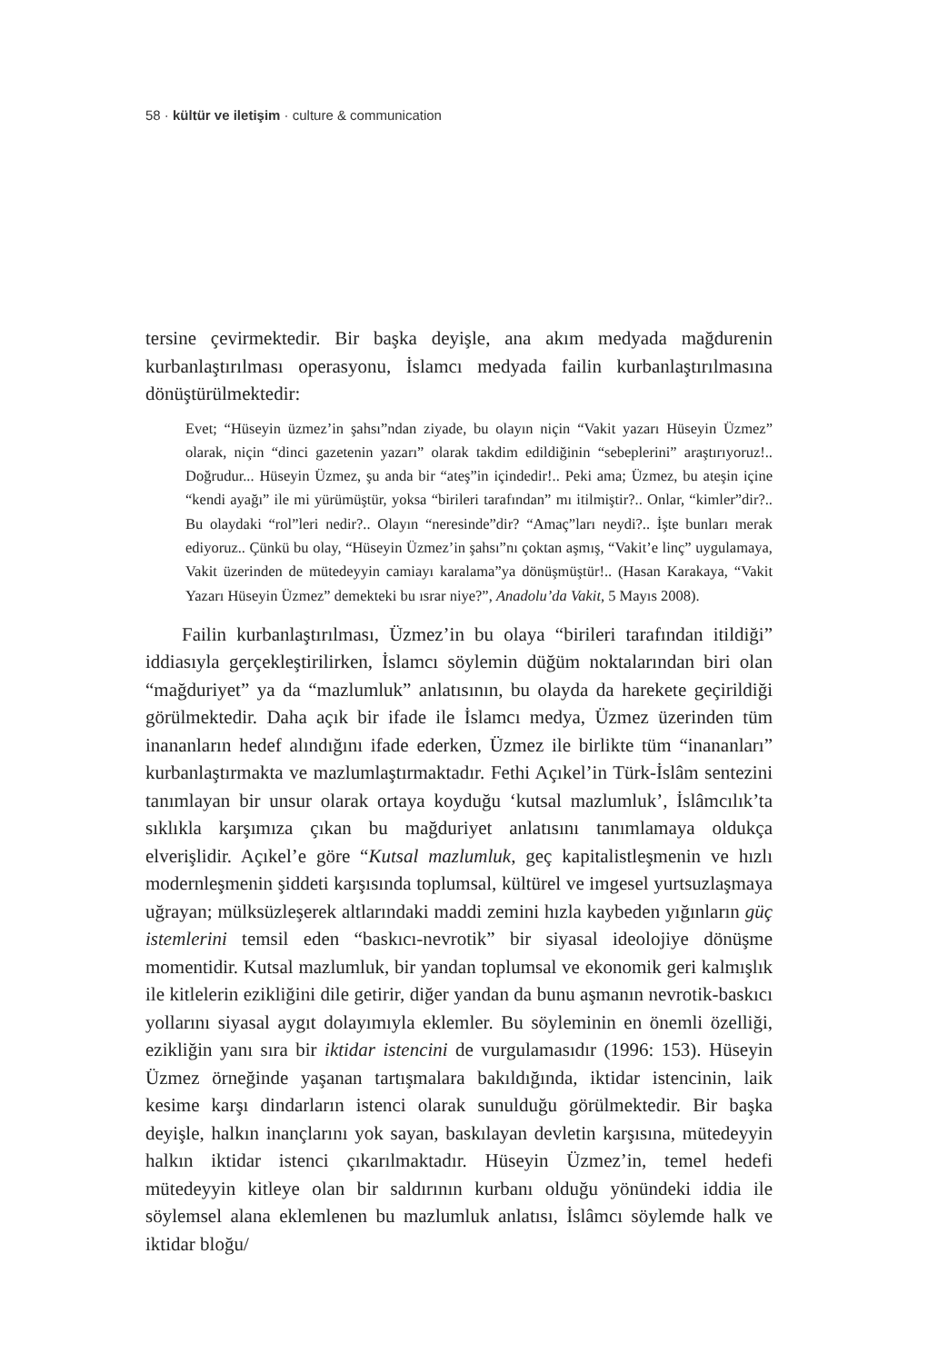58 · kültür ve iletişim · culture & communication
tersine çevirmektedir. Bir başka deyişle, ana akım medyada mağdurenin kurbanlaştırılması operasyonu, İslamcı medyada failin kurbanlaştırılmasına dönüştürülmektedir:
Evet; “Hüseyin üzmez’in şahsı”ndan ziyade, bu olayın niçin “Vakit yazarı Hüseyin Üzmez” olarak, niçin “dinci gazetenin yazarı” olarak takdim edildiğinin “sebeplerini” araştırıyoruz!.. Doğrudur... Hüseyin Üzmez, şu anda bir “ateş”in içindedir!.. Peki ama; Üzmez, bu ateşin içine “kendi ayağı” ile mi yürümüştür, yoksa “birileri tarafından” mı itilmiştir?.. Onlar, “kimler”dir?.. Bu olaydaki “rol”leri nedir?.. Olayın “neresinde”dir? “Amaç”ları neydi?.. İşte bunları merak ediyoruz.. Çünkü bu olay, “Hüseyin Üzmez’in şahsı”nı çoktan aşmış, “Vakit’e linç” uygulamaya, Vakit üzerinden de mütedeyyin camiayı karalama”ya dönüşmüştür!.. (Hasan Karakaya, “Vakit Yazarı Hüseyin Üzmez” demekteki bu ısrar niye?”, Anadolu’da Vakit, 5 Mayıs 2008).
Failin kurbanlaştırılması, Üzmez’in bu olaya “birileri tarafından itildiği” iddiasıyla gerçekleştirilirken, İslamcı söylemin düğüm noktalarından biri olan “mağduriyet” ya da “mazlumluk” anlatısının, bu olayda da harekete geçirildiği görülmektedir. Daha açık bir ifade ile İslamcı medya, Üzmez üzerinden tüm inananların hedef alındığını ifade ederken, Üzmez ile birlikte tüm “inananları” kurbanlaştırmakta ve mazlumlaştırmaktadır. Fethi Açıkel’in Türk-İslâm sentezini tanımlayan bir unsur olarak ortaya koyduğu ‘kutsal mazlumluk’, İslâmcılık’ta sıklıkla karşımıza çıkan bu mağduriyet anlatısını tanımlamaya oldukça elverişlidir. Açıkel’e göre “Kutsal mazlumluk, geç kapitalistleşmenin ve hızlı modernleşmenin şiddeti karşısında toplumsal, kültürel ve imgesel yurtsuzlaşmaya uğrayan; mülksüzleşerek altlarındaki maddi zemini hızla kaybeden yığınların güç istemlerini temsil eden “baskıcı-nevrotik” bir siyasal ideolojiye dönüşme momentidir. Kutsal mazlumluk, bir yandan toplumsal ve ekonomik geri kalmışlık ile kitlelerin ezikliğini dile getirir, diğer yandan da bunu aşmanın nevrotik-baskıcı yollarını siyasal aygıt dolayımıyla eklemler. Bu söyleminin en önemli özelliği, ezikliğin yanı sıra bir iktidar istencini de vurgulamasıdır (1996: 153). Hüseyin Üzmez örneğinde yaşanan tartışmalara bakıldığında, iktidar istencinin, laik kesime karşı dindarların istenci olarak sunulduğu görülmektedir. Bir başka deyişle, halkın inançlarını yok sayan, baskılayan devletin karşısına, mütedeyyin halkın iktidar istenci çıkarılmaktadır. Hüseyin Üzmez’in, temel hedefi mütedeyyin kitleye olan bir saldırının kurbanı olduğu yönündeki iddia ile söylemsel alana eklemlenen bu mazlumluk anlatısı, İslâmcı söylemde halk ve iktidar bloğu/